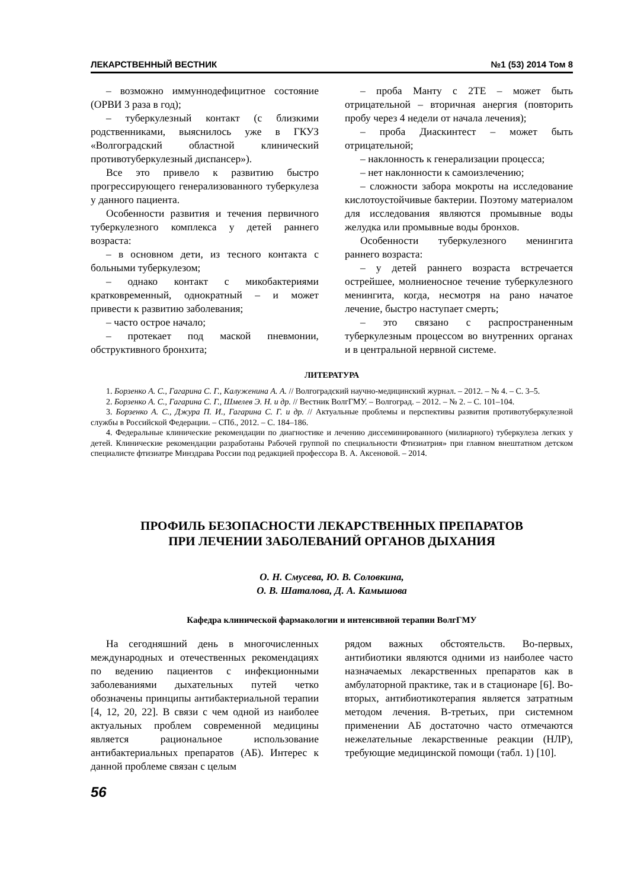ЛЕКАРСТВЕННЫЙ ВЕСТНИК №1 (53) 2014 Том 8
– возможно иммуннодефицитное состояние (ОРВИ 3 раза в год);
– туберкулезный контакт (с близкими родственниками, выяснилось уже в ГКУЗ «Волгоградский областной клинический противотуберкулезный диспансер»).
Все это привело к развитию быстро прогрессирующего генерализованного туберкулеза у данного пациента.
Особенности развития и течения первичного туберкулезного комплекса у детей раннего возраста:
– в основном дети, из тесного контакта с больными туберкулезом;
– однако контакт с микобактериями кратковременный, однократный – и может привести к развитию заболевания;
– часто острое начало;
– протекает под маской пневмонии, обструктивного бронхита;
– проба Манту с 2ТЕ – может быть отрицательной – вторичная анергия (повторить пробу через 4 недели от начала лечения);
– проба Диаскинтест – может быть отрицательной;
– наклонность к генерализации процесса;
– нет наклонности к самоизлечению;
– сложности забора мокроты на исследование кислотоустойчивые бактерии. Поэтому материалом для исследования являются промывные воды желудка или промывные воды бронхов.
Особенности туберкулезного менингита раннего возраста:
– у детей раннего возраста встречается острейшее, молниеносное течение туберкулезного менингита, когда, несмотря на рано начатое лечение, быстро наступает смерть;
– это связано с распространенным туберкулезным процессом во внутренних органах и в центральной нервной системе.
ЛИТЕРАТУРА
1. Борзенко А. С., Гагарина С. Г., Калуженина А. А. // Волгоградский научно-медицинский журнал. – 2012. – № 4. – С. 3–5.
2. Борзенко А. С., Гагарина С. Г., Шмелев Э. Н. и др. // Вестник ВолгГМУ. – Волгоград. – 2012. – № 2. – С. 101–104.
3. Борзенко А. С., Джура П. И., Гагарина С. Г. и др. // Актуальные проблемы и перспективы развития противотуберкулезной службы в Российской Федерации. – СПб., 2012. – С. 184–186.
4. Федеральные клинические рекомендации по диагностике и лечению диссеминированного (милиарного) туберкулеза легких у детей. Клинические рекомендации разработаны Рабочей группой по специальности Фтизиатрия» при главном внештатном детском специалисте фтизиатре Минздрава России под редакцией профессора В. А. Аксеновой. – 2014.
ПРОФИЛЬ БЕЗОПАСНОСТИ ЛЕКАРСТВЕННЫХ ПРЕПАРАТОВ
ПРИ ЛЕЧЕНИИ ЗАБОЛЕВАНИЙ ОРГАНОВ ДЫХАНИЯ
О. Н. Смусева, Ю. В. Соловкина,
О. В. Шаталова, Д. А. Камышова
Кафедра клинической фармакологии и интенсивной терапии ВолгГМУ
На сегодняшний день в многочисленных международных и отечественных рекомендациях по ведению пациентов с инфекционными заболеваниями дыхательных путей четко обозначены принципы антибактериальной терапии [4, 12, 20, 22]. В связи с чем одной из наиболее актуальных проблем современной медицины является рациональное использование антибактериальных препаратов (АБ). Интерес к данной проблеме связан с целым
рядом важных обстоятельств. Во-первых, антибиотики являются одними из наиболее часто назначаемых лекарственных препаратов как в амбулаторной практике, так и в стационаре [6]. Во-вторых, антибиотикотерапия является затратным методом лечения. В-третьих, при системном применении АБ достаточно часто отмечаются нежелательные лекарственные реакции (НЛР), требующие медицинской помощи (табл. 1) [10].
56